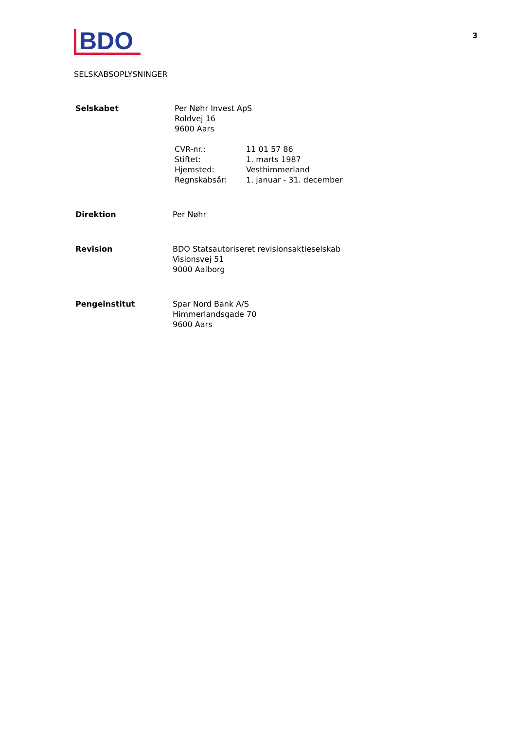BDO
3
SELSKABSOPLYSNINGER
| Selskabet | Per Nøhr Invest ApS Roldvej 16 9600 Aars / CVR-nr.: / 11 01 57 86 / / Stiftet: / 1. marts 1987 / / Hjemsted: / Vesthimmerland / / Regnskabsår: / 1. januar - 31. december / |
| Direktion | Per Nøhr |
| Revision | BDO Statsautoriseret revisionsaktieselskab Visionsvej 51 9000 Aalborg |
| Pengeinstitut | Spar Nord Bank A/S Himmerlandsgade 70 9600 Aars |